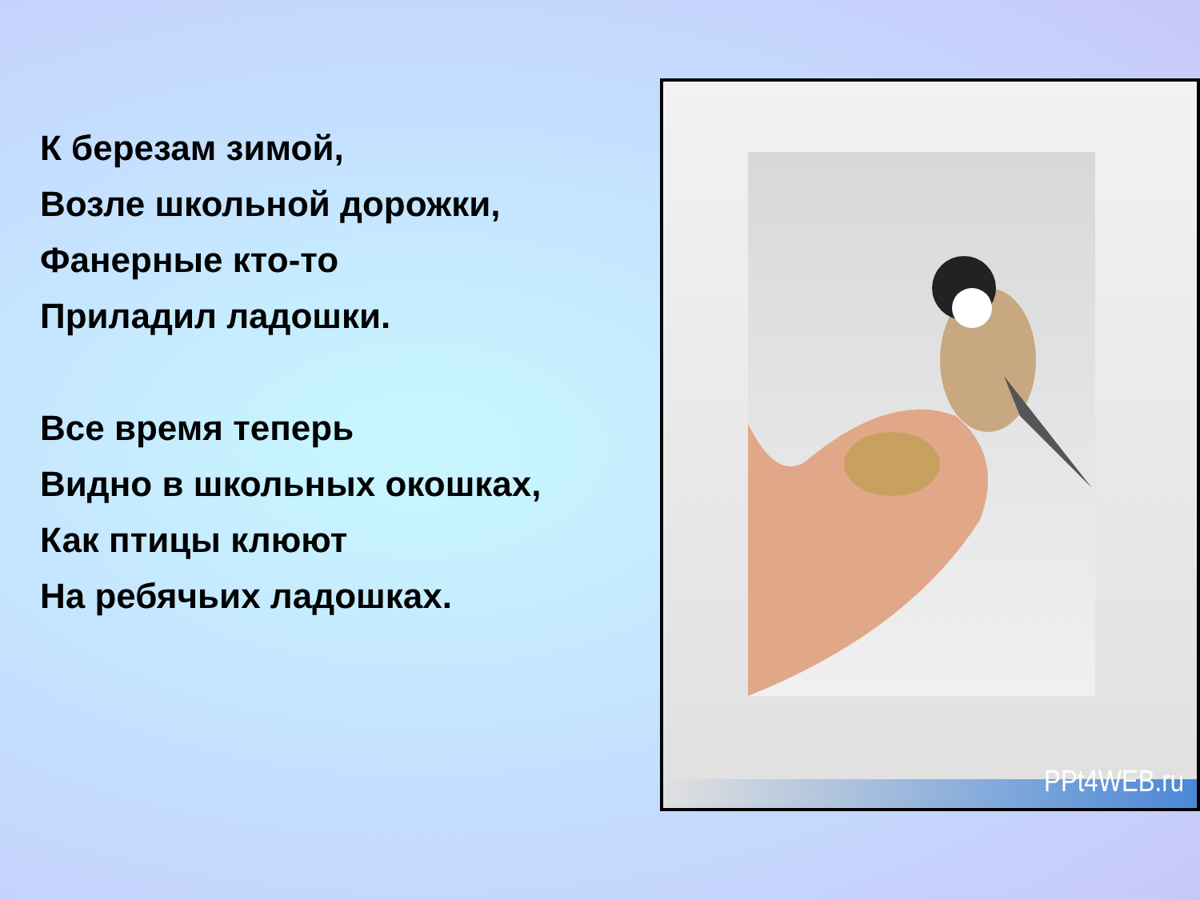К березам зимой,
Возле школьной дорожки,
Фанерные кто-то
Приладил ладошки.
Все время теперь
Видно в школьных окошках,
Как птицы клюют
На ребячьих ладошках.
PPt4WEB.ru